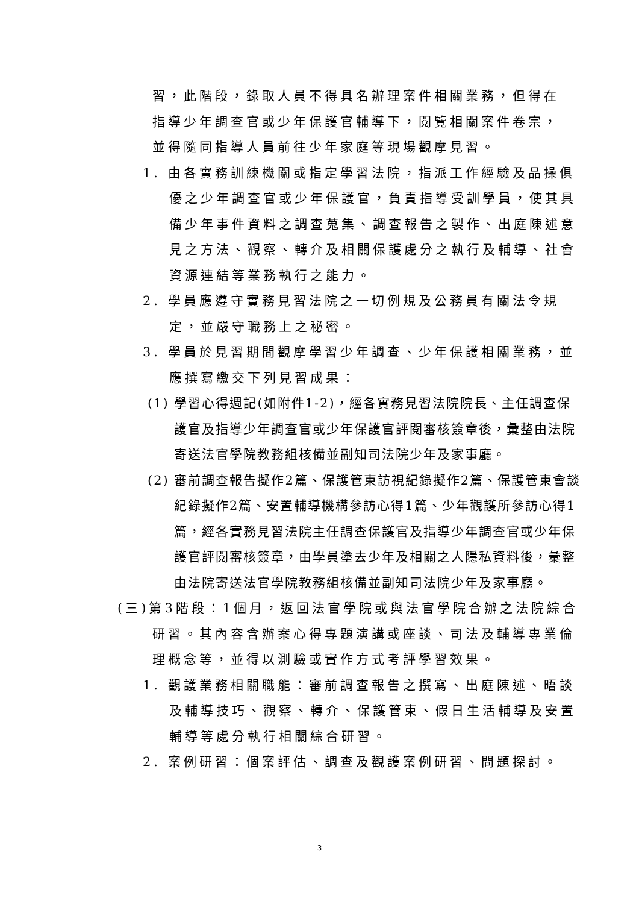習，此階段，錄取人員不得具名辦理案件相關業務，但得在指導少年調查官或少年保護官輔導下，閱覽相關案件卷宗，並得隨同指導人員前往少年家庭等現場觀摩見習。
1. 由各實務訓練機關或指定學習法院，指派工作經驗及品操俱優之少年調查官或少年保護官，負責指導受訓學員，使其具備少年事件資料之調查蒐集、調查報告之製作、出庭陳述意見之方法、觀察、轉介及相關保護處分之執行及輔導、社會資源連結等業務執行之能力。
2. 學員應遵守實務見習法院之一切例規及公務員有關法令規定，並嚴守職務上之秘密。
3. 學員於見習期間觀摩學習少年調查、少年保護相關業務，並應撰寫繳交下列見習成果：
(1) 學習心得週記(如附件1-2)，經各實務見習法院院長、主任調查保護官及指導少年調查官或少年保護官評閱審核簽章後，彙整由法院寄送法官學院教務組核備並副知司法院少年及家事廳。
(2) 審前調查報告擬作2篇、保護管束訪視紀錄擬作2篇、保護管束會談紀錄擬作2篇、安置輔導機構參訪心得1篇、少年觀護所參訪心得1篇，經各實務見習法院主任調查保護官及指導少年調查官或少年保護官評閱審核簽章，由學員塗去少年及相關之人隱私資料後，彙整由法院寄送法官學院教務組核備並副知司法院少年及家事廳。
(三)第3階段：1個月，返回法官學院或與法官學院合辦之法院綜合研習。其內容含辦案心得專題演講或座談、司法及輔導專業倫理概念等，並得以測驗或實作方式考評學習效果。
1. 觀護業務相關職能：審前調查報告之撰寫、出庭陳述、晤談及輔導技巧、觀察、轉介、保護管束、假日生活輔導及安置輔導等處分執行相關綜合研習。
2. 案例研習：個案評估、調查及觀護案例研習、問題探討。
3